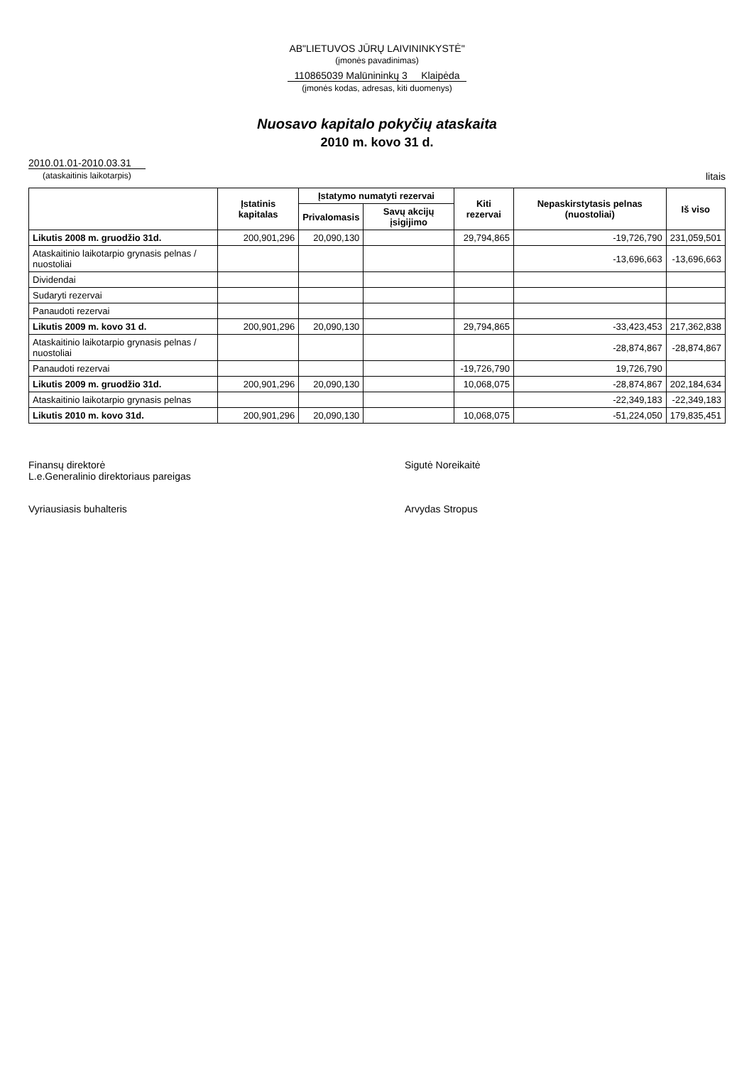AB"LIETUVOS JŪRŲ LAIVININKYSTĖ"
(įmonės pavadinimas)
110865039 Malūnininkų 3 Klaipėda
(įmonės kodas, adresas, kiti duomenys)
Nuosavo kapitalo pokyčių ataskaita
2010 m. kovo 31 d.
2010.01.01-2010.03.31
(ataskaitinis laikotarpis)
litais
| | Įstatinis kapitalas | Įstatymo numatyti rezervai | | Kiti rezervai | Nepaskirstytasis pelnas (nuostoliai) | Iš viso |
| --- | --- | --- | --- | --- | --- | --- |
| | | Privalomasis | Savų akcijų įsigijimo | | | |
| Likutis 2008 m. gruodžio 31d. | 200,901,296 | 20,090,130 | | 29,794,865 | -19,726,790 | 231,059,501 |
| Ataskaitinio laikotarpio grynasis pelnas / nuostoliai | | | | | -13,696,663 | -13,696,663 |
| Dividendai | | | | | | |
| Sudaryti rezervai | | | | | | |
| Panaudoti rezervai | | | | | | |
| Likutis 2009 m. kovo 31 d. | 200,901,296 | 20,090,130 | | 29,794,865 | -33,423,453 | 217,362,838 |
| Ataskaitinio laikotarpio grynasis pelnas / nuostoliai | | | | | -28,874,867 | -28,874,867 |
| Panaudoti rezervai | | | | -19,726,790 | 19,726,790 | |
| Likutis 2009 m. gruodžio 31d. | 200,901,296 | 20,090,130 | | 10,068,075 | -28,874,867 | 202,184,634 |
| Ataskaitinio laikotarpio grynasis pelnas | | | | | -22,349,183 | -22,349,183 |
| Likutis 2010 m. kovo 31d. | 200,901,296 | 20,090,130 | | 10,068,075 | -51,224,050 | 179,835,451 |
Finansų direktorė
L.e.Generalinio direktoriaus pareigas
Sigutė Noreikaitė
Vyriausiasis buhalteris
Arvydas Stropus